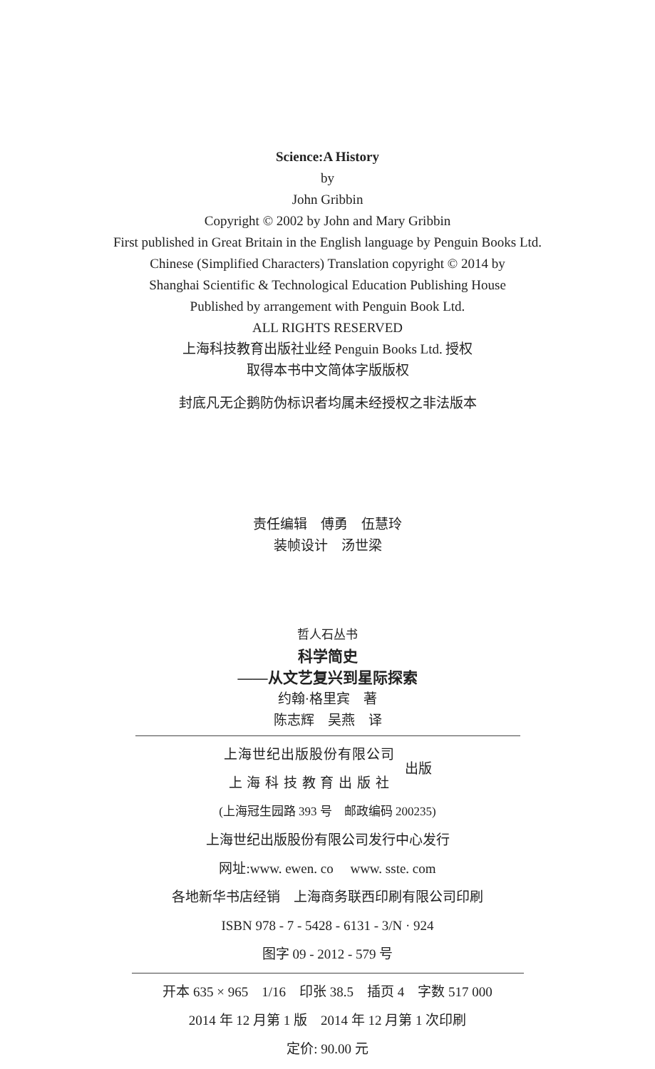Science:A History
by
John Gribbin
Copyright © 2002 by John and Mary Gribbin
First published in Great Britain in the English language by Penguin Books Ltd.
Chinese (Simplified Characters) Translation copyright © 2014 by
Shanghai Scientific & Technological Education Publishing House
Published by arrangement with Penguin Book Ltd.
ALL RIGHTS RESERVED
上海科技教育出版社业经 Penguin Books Ltd. 授权
取得本书中文简体字版版权
封底凡无企鹅防伪标识者均属未经授权之非法版本
责任编辑　傅勇　伍慧玲
装帧设计　汤世梁
哲人石丛书
科学简史
——从文艺复兴到星际探索
约翰·格里宾　著
陈志辉　吴燕　译
上海世纪出版股份有限公司
上 海 科 技 教 育 出 版 社
出版
(上海冠生园路 393 号　邮政编码 200235)
上海世纪出版股份有限公司发行中心发行
网址:www. ewen. co　 www. sste. com
各地新华书店经销　上海商务联西印刷有限公司印刷
ISBN 978 - 7 - 5428 - 6131 - 3/N · 924
图字 09 - 2012 - 579 号
开本 635 × 965　1/16　印张 38.5　插页 4　字数 517 000
2014 年 12 月第 1 版　2014 年 12 月第 1 次印刷
定价: 90.00 元